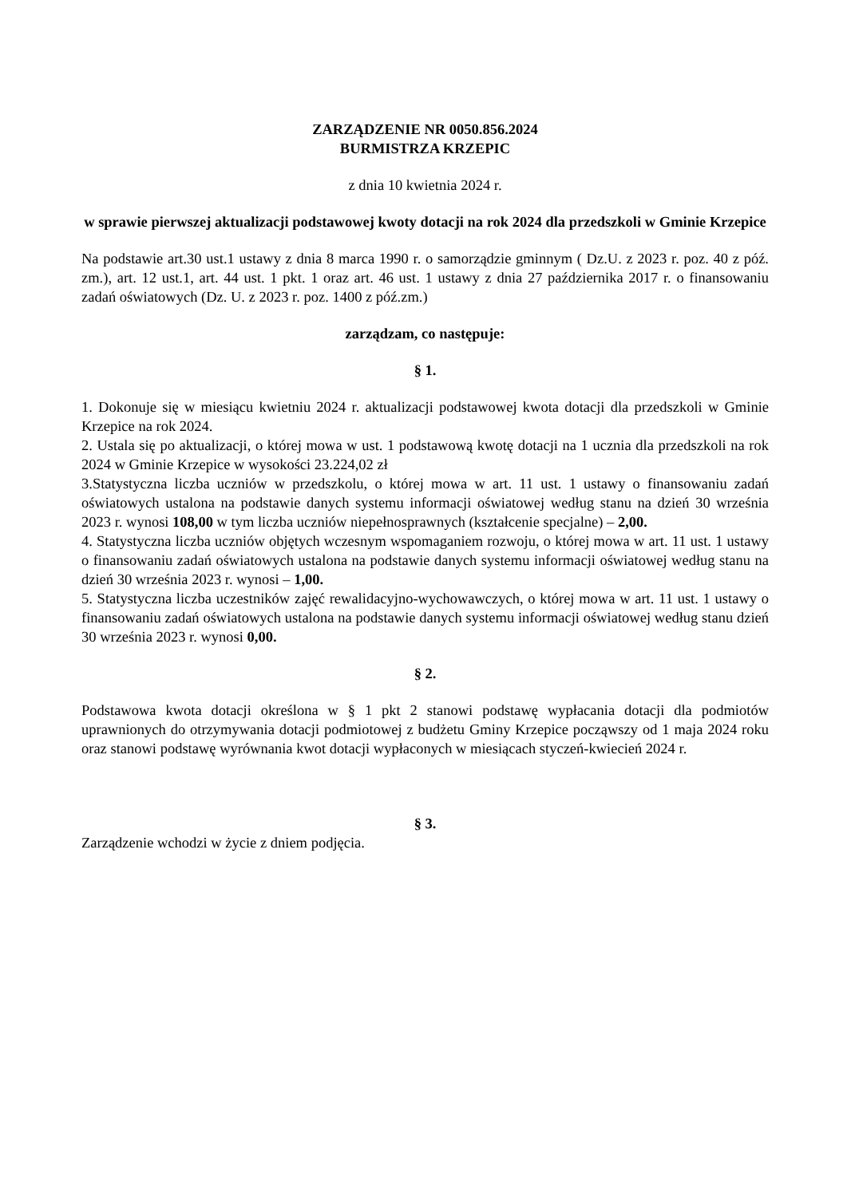ZARZĄDZENIE NR 0050.856.2024
BURMISTRZA KRZEPIC
z dnia 10 kwietnia 2024 r.
w sprawie pierwszej aktualizacji podstawowej kwoty dotacji na rok 2024 dla przedszkoli w Gminie Krzepice
Na podstawie art.30 ust.1 ustawy z dnia 8 marca 1990 r. o samorządzie gminnym ( Dz.U. z 2023 r. poz. 40 z póź. zm.), art. 12 ust.1, art. 44 ust. 1 pkt. 1 oraz art. 46 ust. 1 ustawy z dnia 27 października 2017 r. o finansowaniu zadań oświatowych (Dz. U. z 2023 r. poz. 1400 z póź.zm.)
zarządzam, co następuje:
§ 1.
1. Dokonuje się w miesiącu kwietniu 2024 r. aktualizacji podstawowej kwota dotacji dla przedszkoli w Gminie Krzepice na rok 2024.
2. Ustala się po aktualizacji, o której mowa w ust. 1 podstawową kwotę dotacji na 1 ucznia dla przedszkoli na rok 2024 w Gminie Krzepice w wysokości 23.224,02 zł
3.Statystyczna liczba uczniów w przedszkolu, o której mowa w art. 11 ust. 1 ustawy o finansowaniu zadań oświatowych ustalona na podstawie danych systemu informacji oświatowej według stanu na dzień 30 września 2023 r. wynosi 108,00 w tym liczba uczniów niepełnosprawnych (kształcenie specjalne) – 2,00.
4. Statystyczna liczba uczniów objętych wczesnym wspomaganiem rozwoju, o której mowa w art. 11 ust. 1 ustawy o finansowaniu zadań oświatowych ustalona na podstawie danych systemu informacji oświatowej według stanu na dzień 30 września 2023 r. wynosi – 1,00.
5. Statystyczna liczba uczestników zajęć rewalidacyjno-wychowawczych, o której mowa w art. 11 ust. 1 ustawy o finansowaniu zadań oświatowych ustalona na podstawie danych systemu informacji oświatowej według stanu dzień 30 września 2023 r. wynosi 0,00.
§ 2.
Podstawowa kwota dotacji określona w § 1 pkt 2 stanowi podstawę wypłacania dotacji dla podmiotów uprawnionych do otrzymywania dotacji podmiotowej z budżetu Gminy Krzepice począwszy od 1 maja 2024 roku oraz stanowi podstawę wyrównania kwot dotacji wypłaconych w miesiącach styczeń-kwiecień 2024 r.
§ 3.
Zarządzenie wchodzi w życie z dniem podjęcia.